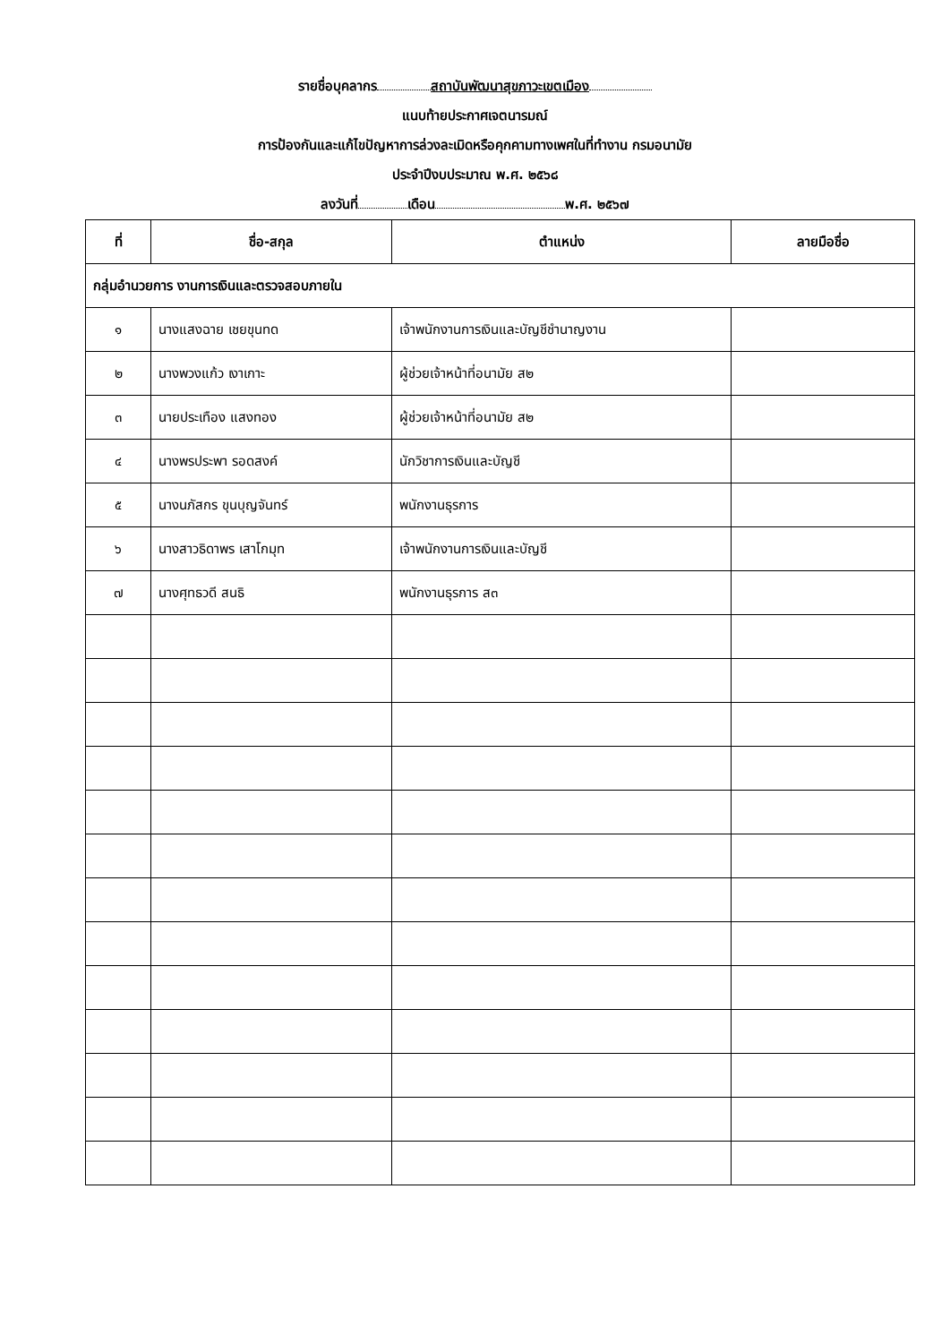รายชื่อบุคลากร สถาบันพัฒนาสุขภาวะเขตเมือง
แนบท้ายประกาศเจตนารมณ์
การป้องกันและแก้ไขปัญหาการล่วงละเมิดหรือคุกคามทางเพศในที่ทำงาน กรมอนามัย
ประจำปีงบประมาณ พ.ศ. ๒๕๖๘
ลงวันที่ เดือน พ.ศ. ๒๕๖๗
| ที่ | ชื่อ-สกุล | ตำแหน่ง | ลายมือชื่อ |
| --- | --- | --- | --- |
| กลุ่มอำนวยการ งานการเงินและตรวจสอบภายใน | | | |
| ๑ | นางแสงฉาย เชยขุนทด | เจ้าพนักงานการเงินและบัญชีชำนาญงาน | |
| ๒ | นางพวงแก้ว เงาเกาะ | ผู้ช่วยเจ้าหน้าที่อนามัย ส๒ | |
| ๓ | นายประเทือง แสงทอง | ผู้ช่วยเจ้าหน้าที่อนามัย ส๒ | |
| ๔ | นางพรประพา รอดสงค์ | นักวิชาการเงินและบัญชี | |
| ๕ | นางนภัสกร ขุนบุญจันทร์ | พนักงานธุรการ | |
| ๖ | นางสาวธิดาพร เสาโกมุท | เจ้าพนักงานการเงินและบัญชี | |
| ๗ | นางศุทธวดี สนธิ | พนักงานธุรการ ส๓ | |